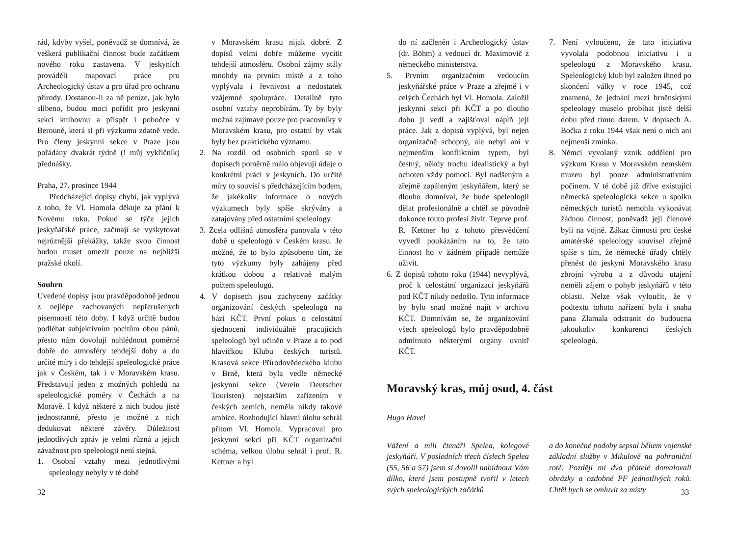rád, kdyby vyšel, poněvadž se domnívá, že veškerá publikační činnost bude začátkem nového roku zastavena. V jeskyních prováděli mapovací práce pro Archeologický ústav a pro úřad pro ochranu přírody. Dostanou-li za ně peníze, jak bylo slíbeno, budou moci pořídit pro jeskynní sekci knihovnu a přispět i pobočce v Berouně, která si při výzkumu zdatně vede. Pro členy jeskynní sekce v Praze jsou pořádány dvakrát týdně (! můj vykřičník) přednášky.
Praha, 27. prosince 1944
Předcházející dopisy chybí, jak vyplývá z toho, že Vl. Homola děkuje za přání k Novému roku. Pokud se týče jejich jeskyňářské práce, začínají se vyskytovat nejrůznější překážky, takže svou činnost budou muset omezit pouze na nejbližší pražské okolí.
Souhrn
Uvedené dopisy jsou pravděpodobně jednou z nejlépe zachovaných nepřerušených písemností této doby. I když určitě budou podléhat subjektivním pocitům obou pánů, přesto nám dovolují nahlédnout poměrně dobře do atmosféry tehdejší doby a do určité míry i do tehdejší speleologické práce jak v Českém, tak i v Moravském krasu. Představují jeden z možných pohledů na speleologické poměry v Čechách a na Moravě. I když některé z nich budou jistě jednostranné, přesto je možné z nich dedukovat některé závěry. Důležitost jednotlivých zpráv je velmi různá a jejich závažnost pro speleologii není stejná.
1. Osobní vztahy mezi jednotlivými speleology nebyly v té době
v Moravském krasu nijak dobré. Z dopisů velmi dobře můžeme vycítit tehdejší atmosféru. Osobní zájmy stály mnohdy na prvním místě a z toho vyplývala i řevnivost a nedostatek vzájemné spolupráce. Detailně tyto osobní vztahy neprobírám. Ty by byly možná zajímavé pouze pro pracovníky v Moravském krasu, pro ostatní by však byly bez praktického významu.
2. Na rozdíl od osobních sporů se v dopisech poměrně málo objevují údaje o konkrétní práci v jeskyních. Do určité míry to souvisí s předcházejícím bodem, že jakékoliv informace o nových výzkumech byly spíše skrývány a zatajovány před ostatními speleology.
3. Zcela odlišná atmosféra panovala v této době u speleologů v Českém krasu. Je možné, že to bylo způsobeno tím, že tyto výzkumy byly zahájeny před krátkou dobou a relativně malým počtem speleologů.
4. V dopisech jsou zachyceny začátky organizování českých speleologů na bázi KČT. První pokus o celostátní sjednocení individuálně pracujících speleologů byl učiněn v Praze a to pod hlavičkou Klubu českých turistů. Krasová sekce Přírodovědeckého klubu v Brně, která byla vedle německé jeskynní sekce (Verein Deutscher Touristen) nejstarším zařízením v českých zemích, neměla nikdy takové ambice. Rozhodující hlavní úlohu sehrál přitom Vl. Homola. Vypracoval pro jeskynní sekci při KČT organizační schéma, velkou úlohu sehrál i prof. R. Kettner a byl
32
do ní začleněn i Archeologický ústav (dr. Böhm) a vedoucí dr. Maximovič z německého ministerstva.
5. Prvním organizačním vedoucím jeskyňářské práce v Praze a zřejmě i v celých Čechách byl Vl. Homola. Založil jeskynní sekci při KČT a po dlouho dobu ji vedl a zajišťoval náplň její práce. Jak z dopisů vyplývá, byl nejen organizačně schopný, ale nebyl ani v nejmenším konfliktním typem, byl čestný, někdy trochu idealistický a byl ochoten vždy pomoci. Byl nadšeným a zřejmě zapáleným jeskyňářem, který se dlouho domníval, že bude speleologii dělat profesionálně a chtěl se původně dokonce touto profesí živit. Teprve prof. R. Kettner ho z tohoto přesvědčení vyvedl poukázáním na to, že tato činnost ho v žádném případě nemůže uživit.
6. Z dopisů tohoto roku (1944) nevyplývá, proč k celostátní organizaci jeskyňářů pod KČT nikdy nedošlo. Tyto informace by bylo snad možné najít v archivu KČT. Domnívám se, že organizování všech speleologů bylo pravděpodobně odmítnuto některými orgány uvnitř KČT.
7. Není vyloučeno, že tato iniciativa vyvolala podobnou iniciativu i u speleologů z Moravského krasu. Speleologický klub byl založen ihned po skončení války v roce 1945, což znamená, že jednání mezi brněnskými speleology muselo probíhat jistě delší dobu před tímto datem. V dopisech A. Bočka z roku 1944 však není o nich ani nejmenší zmínka.
8. Němci vyvolaný vznik oddělení pro výzkum Krasu v Moravském zemském muzeu byl pouze administrativním počinem. V té době již dříve existující německá speleologická sekce u spolku německých turistů nemohla vykonávat žádnou činnost, poněvadž její členové byli na vojně. Zákaz činnosti pro české amatérské speleology souvisel zřejmě spíše s tím, že německé úřady chtěly přenést do jeskyní Moravského krasu zbrojní výrobu a z důvodu utajení neměli zájem o pohyb jeskyňářů v této oblasti. Nelze však vyloučit, že v podtextu tohoto nařízení byla i snaha pana Zlamala odstranit do budoucna jakoukoliv konkurenci českých speleologů.
Moravský kras, můj osud, 4. část
Hugo Havel
Vážení a milí čtenáři Spelea, kolegové jeskyňáři. V posledních třech číslech Spelea (55, 56 a 57) jsem si dovolil nabídnout Vám dílko, které jsem postupně tvořil v letech svých speleologických začátků
a do konečné podoby sepsal během vojenské základní služby v Mikulově na pohraniční rotě. Později mi dva přátelé domalovali obrázky a ozdobné PF jednotlivých roků. Chtěl bych se omluvit za místy
33